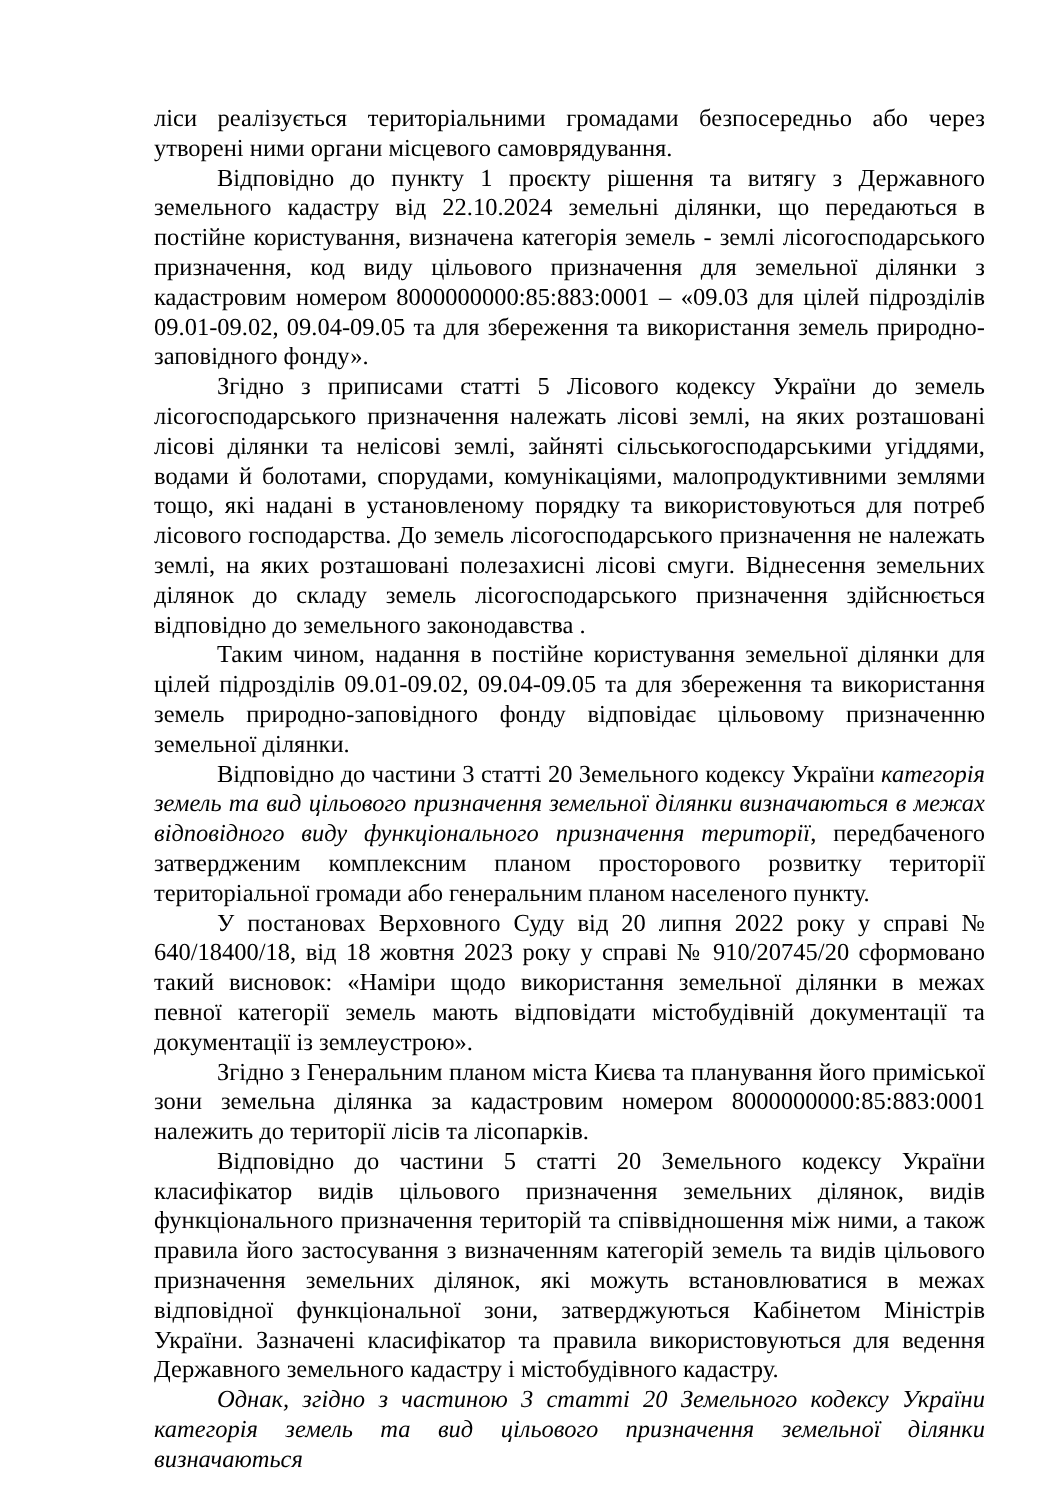ліси реалізується територіальними громадами безпосередньо або через утворені ними органи місцевого самоврядування.
Відповідно до пункту 1 проєкту рішення та витягу з Державного земельного кадастру від 22.10.2024 земельні ділянки, що передаються в постійне користування, визначена категорія земель - землі лісогосподарського призначення, код виду цільового призначення для земельної ділянки з кадастровим номером 8000000000:85:883:0001 – «09.03 для цілей підрозділів 09.01-09.02, 09.04-09.05 та для збереження та використання земель природно-заповідного фонду».
Згідно з приписами статті 5 Лісового кодексу України до земель лісогосподарського призначення належать лісові землі, на яких розташовані лісові ділянки та нелісові землі, зайняті сільськогосподарськими угіддями, водами й болотами, спорудами, комунікаціями, малопродуктивними землями тощо, які надані в установленому порядку та використовуються для потреб лісового господарства. До земель лісогосподарського призначення не належать землі, на яких розташовані полезахисні лісові смуги. Віднесення земельних ділянок до складу земель лісогосподарського призначення здійснюється відповідно до земельного законодавства .
Таким чином, надання в постійне користування земельної ділянки для цілей підрозділів 09.01-09.02, 09.04-09.05 та для збереження та використання земель природно-заповідного фонду відповідає цільовому призначенню земельної ділянки.
Відповідно до частини 3 статті 20 Земельного кодексу України категорія земель та вид цільового призначення земельної ділянки визначаються в межах відповідного виду функціонального призначення території, передбаченого затвердженим комплексним планом просторового розвитку території територіальної громади або генеральним планом населеного пункту.
У постановах Верховного Суду від 20 липня 2022 року у справі № 640/18400/18, від 18 жовтня 2023 року у справі № 910/20745/20 сформовано такий висновок: «Наміри щодо використання земельної ділянки в межах певної категорії земель мають відповідати містобудівній документації та документації із землеустрою».
Згідно з Генеральним планом міста Києва та планування його приміської зони земельна ділянка за кадастровим номером 8000000000:85:883:0001 належить до території лісів та лісопарків.
Відповідно до частини 5 статті 20 Земельного кодексу України класифікатор видів цільового призначення земельних ділянок, видів функціонального призначення територій та співвідношення між ними, а також правила його застосування з визначенням категорій земель та видів цільового призначення земельних ділянок, які можуть встановлюватися в межах відповідної функціональної зони, затверджуються Кабінетом Міністрів України. Зазначені класифікатор та правила використовуються для ведення Державного земельного кадастру і містобудівного кадастру.
Однак, згідно з частиною 3 статті 20 Земельного кодексу України категорія земель та вид цільового призначення земельної ділянки визначаються